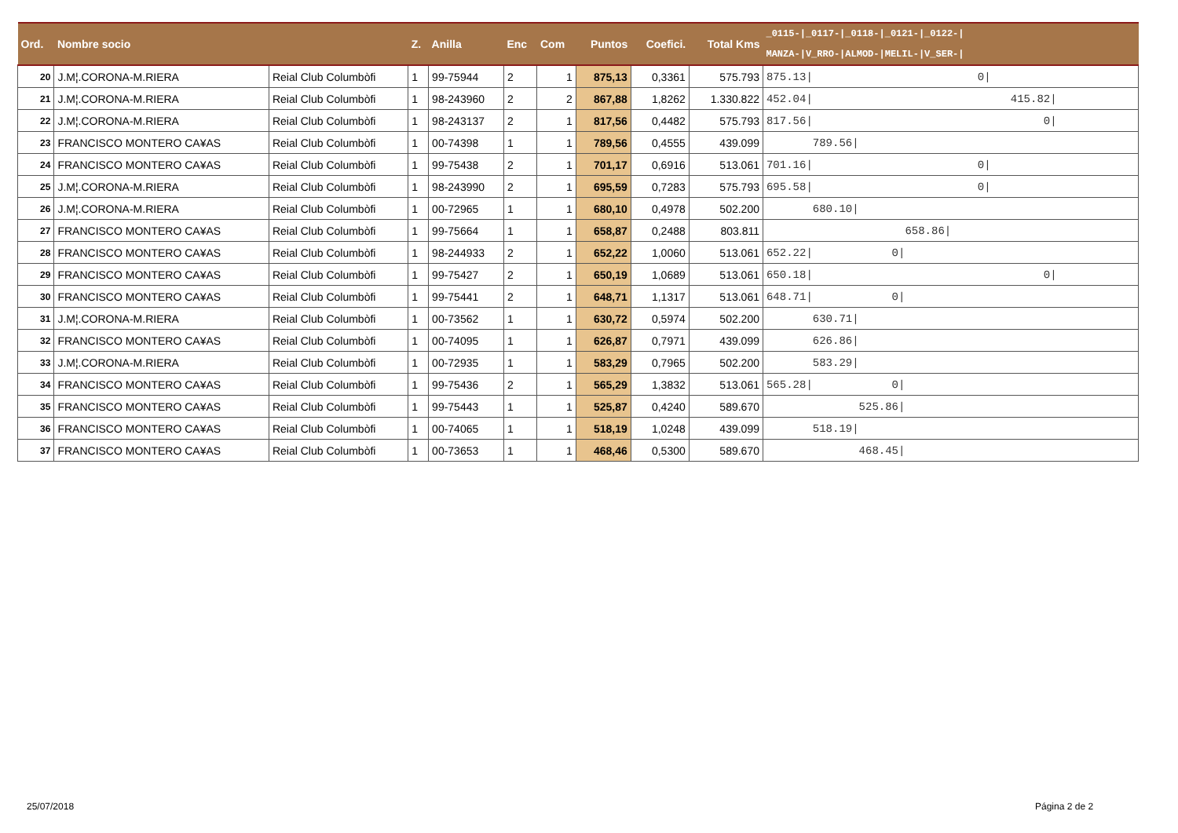| Ord. | Nombre socio | | Z. | Anilla | Enc | Com | Puntos | Coefici. | Total Kms | _0115-/_0117-/_0118-/_0121-/_0122-/ MANZA-/V_RRO-/ALMOD-/MELIL-/V_SER-/ |
| --- | --- | --- | --- | --- | --- | --- | --- | --- | --- | --- |
| 20 | J.M¦.CORONA-M.RIERA | Reial Club Columbòfi | 1 | 99-75944 | 2 | 1 | 875,13 | 0,3361 | 575.793 | 875.13/ 0/ |
| 21 | J.M¦.CORONA-M.RIERA | Reial Club Columbòfi | 1 | 98-243960 | 2 | 2 | 867,88 | 1,8262 | 1.330.822 | 452.04/ 415.82/ |
| 22 | J.M¦.CORONA-M.RIERA | Reial Club Columbòfi | 1 | 98-243137 | 2 | 1 | 817,56 | 0,4482 | 575.793 | 817.56/ 0/ |
| 23 | FRANCISCO MONTERO CA¥AS | Reial Club Columbòfi | 1 | 00-74398 | 1 | 1 | 789,56 | 0,4555 | 439.099 | 789.56/ |
| 24 | FRANCISCO MONTERO CA¥AS | Reial Club Columbòfi | 1 | 99-75438 | 2 | 1 | 701,17 | 0,6916 | 513.061 | 701.16/ 0/ |
| 25 | J.M¦.CORONA-M.RIERA | Reial Club Columbòfi | 1 | 98-243990 | 2 | 1 | 695,59 | 0,7283 | 575.793 | 695.58/ 0/ |
| 26 | J.M¦.CORONA-M.RIERA | Reial Club Columbòfi | 1 | 00-72965 | 1 | 1 | 680,10 | 0,4978 | 502.200 | 680.10/ |
| 27 | FRANCISCO MONTERO CA¥AS | Reial Club Columbòfi | 1 | 99-75664 | 1 | 1 | 658,87 | 0,2488 | 803.811 | 658.86/ |
| 28 | FRANCISCO MONTERO CA¥AS | Reial Club Columbòfi | 1 | 98-244933 | 2 | 1 | 652,22 | 1,0060 | 513.061 | 652.22/ 0/ |
| 29 | FRANCISCO MONTERO CA¥AS | Reial Club Columbòfi | 1 | 99-75427 | 2 | 1 | 650,19 | 1,0689 | 513.061 | 650.18/ 0/ |
| 30 | FRANCISCO MONTERO CA¥AS | Reial Club Columbòfi | 1 | 99-75441 | 2 | 1 | 648,71 | 1,1317 | 513.061 | 648.71/ 0/ |
| 31 | J.M¦.CORONA-M.RIERA | Reial Club Columbòfi | 1 | 00-73562 | 1 | 1 | 630,72 | 0,5974 | 502.200 | 630.71/ |
| 32 | FRANCISCO MONTERO CA¥AS | Reial Club Columbòfi | 1 | 00-74095 | 1 | 1 | 626,87 | 0,7971 | 439.099 | 626.86/ |
| 33 | J.M¦.CORONA-M.RIERA | Reial Club Columbòfi | 1 | 00-72935 | 1 | 1 | 583,29 | 0,7965 | 502.200 | 583.29/ |
| 34 | FRANCISCO MONTERO CA¥AS | Reial Club Columbòfi | 1 | 99-75436 | 2 | 1 | 565,29 | 1,3832 | 513.061 | 565.28/ 0/ |
| 35 | FRANCISCO MONTERO CA¥AS | Reial Club Columbòfi | 1 | 99-75443 | 1 | 1 | 525,87 | 0,4240 | 589.670 | 525.86/ |
| 36 | FRANCISCO MONTERO CA¥AS | Reial Club Columbòfi | 1 | 00-74065 | 1 | 1 | 518,19 | 1,0248 | 439.099 | 518.19/ |
| 37 | FRANCISCO MONTERO CA¥AS | Reial Club Columbòfi | 1 | 00-73653 | 1 | 1 | 468,46 | 0,5300 | 589.670 | 468.45/ |
25/07/2018 Página 2 de 2